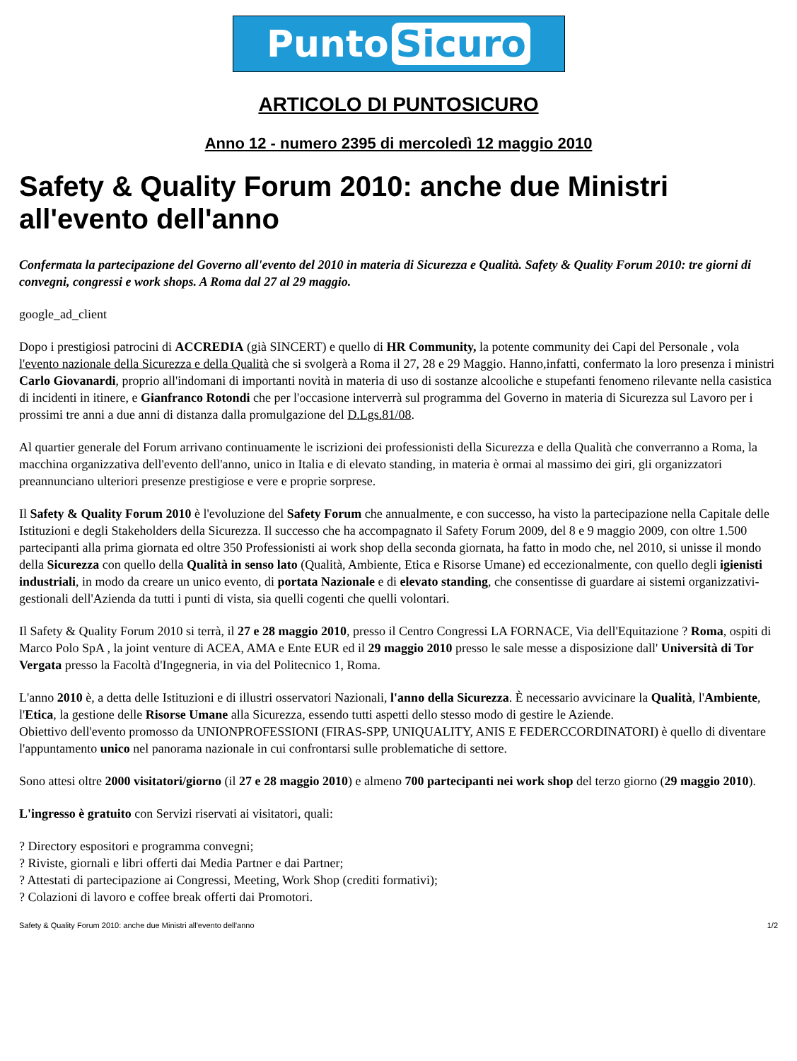Punto Sicuro
ARTICOLO DI PUNTOSICURO
Anno 12 - numero 2395 di mercoledì 12 maggio 2010
Safety & Quality Forum 2010: anche due Ministri all'evento dell'anno
Confermata la partecipazione del Governo all'evento del 2010 in materia di Sicurezza e Qualità. Safety & Quality Forum 2010: tre giorni di convegni, congressi e work shops. A Roma dal 27 al 29 maggio.
google_ad_client
Dopo i prestigiosi patrocini di ACCREDIA (già SINCERT) e quello di HR Community, la potente community dei Capi del Personale , vola l'evento nazionale della Sicurezza e della Qualità che si svolgerà a Roma il 27, 28 e 29 Maggio. Hanno,infatti, confermato la loro presenza i ministri Carlo Giovanardi, proprio all'indomani di importanti novità in materia di uso di sostanze alcooliche e stupefanti fenomeno rilevante nella casistica di incidenti in itinere, e Gianfranco Rotondi che per l'occasione interverrà sul programma del Governo in materia di Sicurezza sul Lavoro per i prossimi tre anni a due anni di distanza dalla promulgazione del D.Lgs.81/08.
Al quartier generale del Forum arrivano continuamente le iscrizioni dei professionisti della Sicurezza e della Qualità che converranno a Roma, la macchina organizzativa dell'evento dell'anno, unico in Italia e di elevato standing, in materia è ormai al massimo dei giri, gli organizzatori preannunciano ulteriori presenze prestigiose e vere e proprie sorprese.
Il Safety & Quality Forum 2010 è l'evoluzione del Safety Forum che annualmente, e con successo, ha visto la partecipazione nella Capitale delle Istituzioni e degli Stakeholders della Sicurezza. Il successo che ha accompagnato il Safety Forum 2009, del 8 e 9 maggio 2009, con oltre 1.500 partecipanti alla prima giornata ed oltre 350 Professionisti ai work shop della seconda giornata, ha fatto in modo che, nel 2010, si unisse il mondo della Sicurezza con quello della Qualità in senso lato (Qualità, Ambiente, Etica e Risorse Umane) ed eccezionalmente, con quello degli igienisti industriali, in modo da creare un unico evento, di portata Nazionale e di elevato standing, che consentisse di guardare ai sistemi organizzativi-gestionali dell'Azienda da tutti i punti di vista, sia quelli cogenti che quelli volontari.
Il Safety & Quality Forum 2010 si terrà, il 27 e 28 maggio 2010, presso il Centro Congressi LA FORNACE, Via dell'Equitazione ? Roma, ospiti di Marco Polo SpA , la joint venture di ACEA, AMA e Ente EUR ed il 29 maggio 2010 presso le sale messe a disposizione dall' Università di Tor Vergata presso la Facoltà d'Ingegneria, in via del Politecnico 1, Roma.
L'anno 2010 è, a detta delle Istituzioni e di illustri osservatori Nazionali, l'anno della Sicurezza. È necessario avvicinare la Qualità, l'Ambiente, l'Etica, la gestione delle Risorse Umane alla Sicurezza, essendo tutti aspetti dello stesso modo di gestire le Aziende.
Obiettivo dell'evento promosso da UNIONPROFESSIONI (FIRAS-SPP, UNIQUALITY, ANIS E FEDERCCORDINATORI) è quello di diventare l'appuntamento unico nel panorama nazionale in cui confrontarsi sulle problematiche di settore.
Sono attesi oltre 2000 visitatori/giorno (il 27 e 28 maggio 2010) e almeno 700 partecipanti nei work shop del terzo giorno (29 maggio 2010).
L'ingresso è gratuito con Servizi riservati ai visitatori, quali:
? Directory espositori e programma convegni;
? Riviste, giornali e libri offerti dai Media Partner e dai Partner;
? Attestati di partecipazione ai Congressi, Meeting, Work Shop (crediti formativi);
? Colazioni di lavoro e coffee break offerti dai Promotori.
Safety & Quality Forum 2010: anche due Ministri all'evento dell'anno 1/2